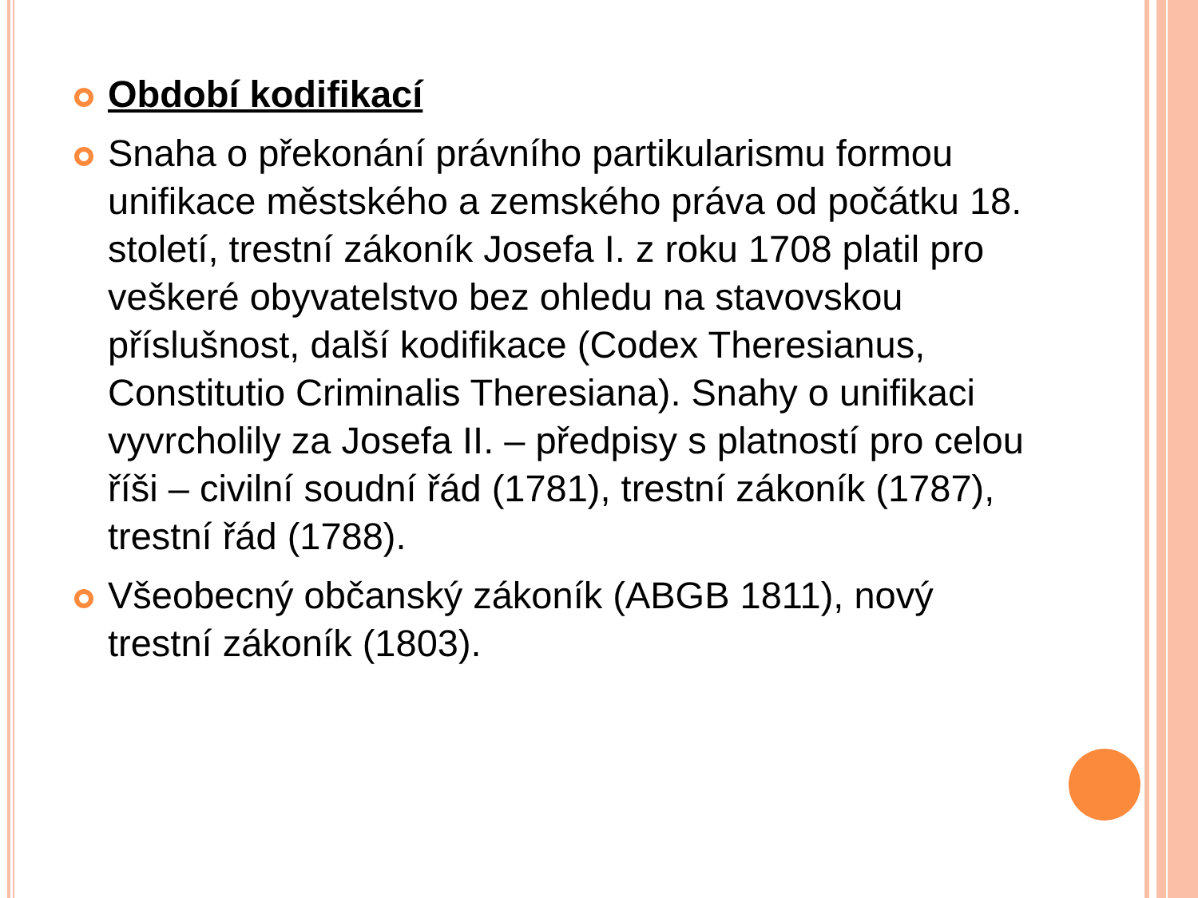Období kodifikací
Snaha o překonání právního partikularismu formou unifikace městského a zemského práva od počátku 18. století, trestní zákoník Josefa I. z roku 1708 platil pro veškeré obyvatelstvo bez ohledu na stavovskou příslušnost, další kodifikace (Codex Theresianus, Constitutio Criminalis Theresiana). Snahy o unifikaci vyvrcholily za Josefa II. – předpisy s platností pro celou říši – civilní soudní řád (1781), trestní zákoník (1787), trestní řád (1788).
Všeobecný občanský zákoník (ABGB 1811), nový trestní zákoník (1803).